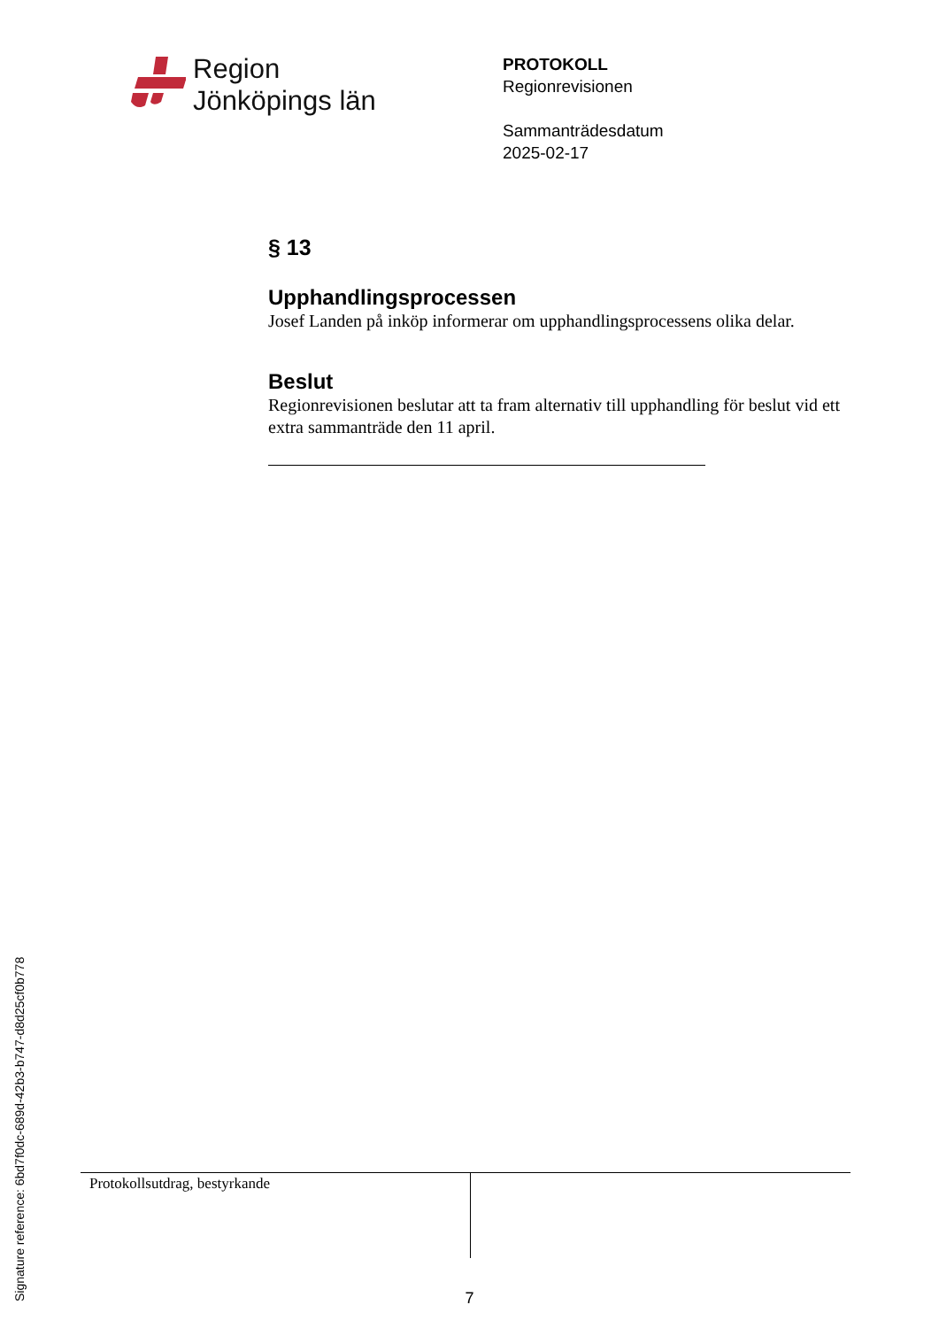Region
Jönköpings län
PROTOKOLL
Regionrevisionen
Sammanträdesdatum
2025-02-17
§ 13
Upphandlingsprocessen
Josef Landen på inköp informerar om upphandlingsprocessens olika delar.
Beslut
Regionrevisionen beslutar att ta fram alternativ till upphandling för beslut vid ett extra sammanträde den 11 april.
| Protokollsutdrag, bestyrkande | |
Signature reference: 6bd7f0dc-689d-42b3-b747-d8d25cf0b778
7